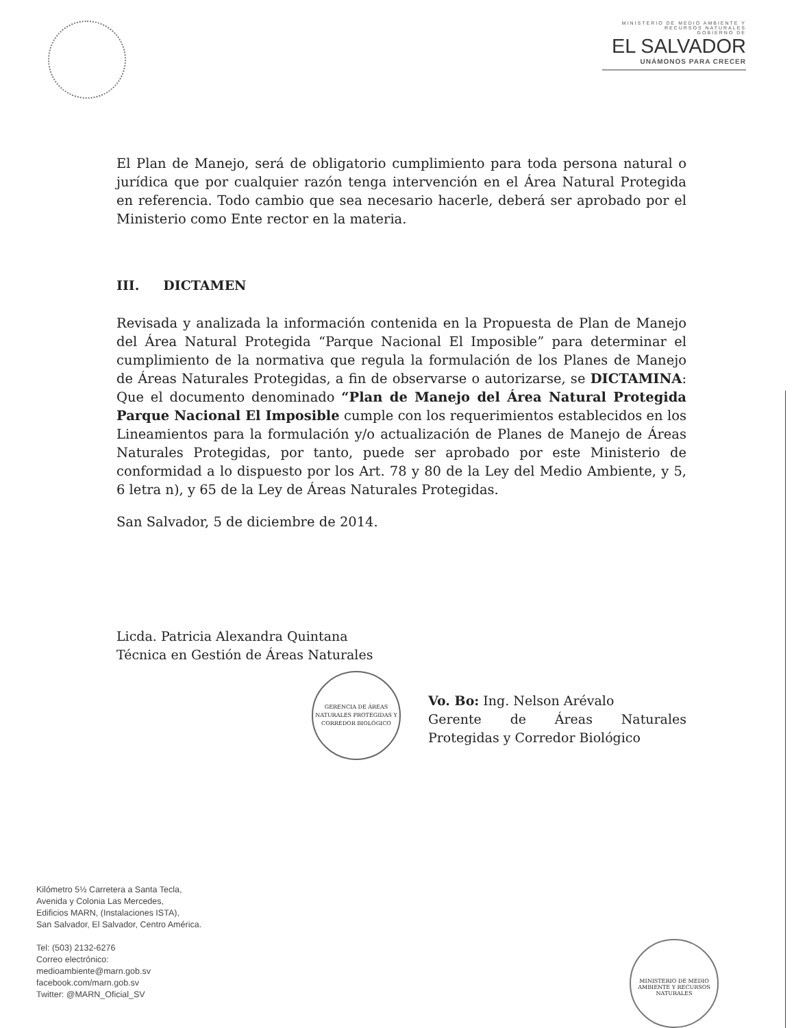MINISTERIO DE MEDIO AMBIENTE Y RECURSOS NATURALES
GOBIERNO DE
EL SALVADOR
UNÁMONOS PARA CRECER
El Plan de Manejo, será de obligatorio cumplimiento para toda persona natural o jurídica que por cualquier razón tenga intervención en el Área Natural Protegida en referencia. Todo cambio que sea necesario hacerle, deberá ser aprobado por el Ministerio como Ente rector en la materia.
III. DICTAMEN
Revisada y analizada la información contenida en la Propuesta de Plan de Manejo del Área Natural Protegida “Parque Nacional El Imposible” para determinar el cumplimiento de la normativa que regula la formulación de los Planes de Manejo de Áreas Naturales Protegidas, a fin de observarse o autorizarse, se DICTAMINA: Que el documento denominado “Plan de Manejo del Área Natural Protegida Parque Nacional El Imposible cumple con los requerimientos establecidos en los Lineamientos para la formulación y/o actualización de Planes de Manejo de Áreas Naturales Protegidas, por tanto, puede ser aprobado por este Ministerio de conformidad a lo dispuesto por los Art. 78 y 80 de la Ley del Medio Ambiente, y 5, 6 letra n), y 65 de la Ley de Áreas Naturales Protegidas.
San Salvador, 5 de diciembre de 2014.
Licda. Patricia Alexandra Quintana
Técnica en Gestión de Áreas Naturales
GERENCIA DE ÁREAS NATURALES PROTEGIDAS Y CORREDOR BIOLÓGICO Vo. Bo: Ing. Nelson Arévalo
Gerente de Áreas Naturales Protegidas y Corredor Biológico
Kilómetro 5½ Carretera a Santa Tecla,
Avenida y Colonia Las Mercedes,
Edificios MARN, (Instalaciones ISTA),
San Salvador, El Salvador, Centro América.
Tel: (503) 2132-6276
Correo electrónico:
medioambiente@marn.gob.sv
facebook.com/marn.gob.sv
Twitter: @MARN_Oficial_SV
MINISTERIO DE MEDIO AMBIENTE Y RECURSOS NATURALES